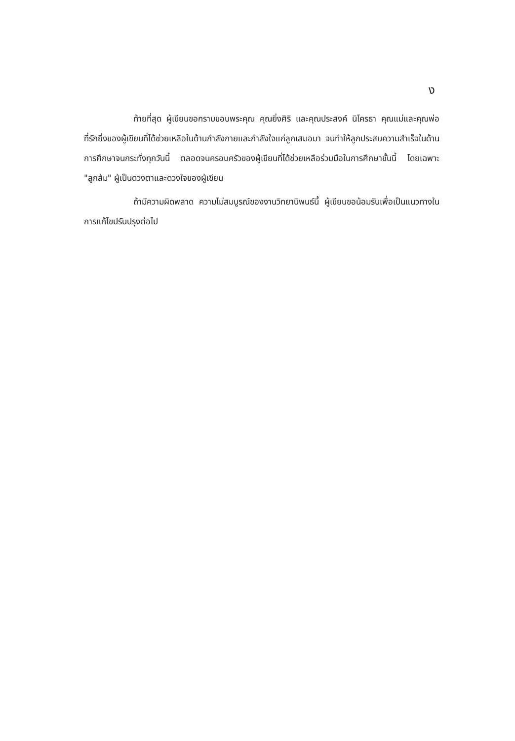ง
ท้ายที่สุด ผู้เขียนขอกราบขอบพระคุณ คุณยิ่งศิริ และคุณประสงค์ นิโครธา คุณแม่และคุณพ่อที่รักยิ่งของผู้เขียนที่ได้ช่วยเหลือในด้านกำลังกายและกำลังใจแก่ลูกเสมอมา จนทำให้ลูกประสบความสำเร็จในด้านการศึกษาจนกระทั่งทุกวันนี้ ตลอดจนครอบครัวของผู้เขียนที่ได้ช่วยเหลือร่วมมือในการศึกษาชั้นนี้ โดยเฉพาะ "ลูกส้ม" ผู้เป็นดวงตาและดวงใจของผู้เขียน
ถ้ามีความผิดพลาด ความไม่สมบูรณ์ของงานวิทยานิพนธ์นี้ ผู้เขียนขอน้อมรับเพื่อเป็นแนวทางในการแก้ไขปรับปรุงต่อไป